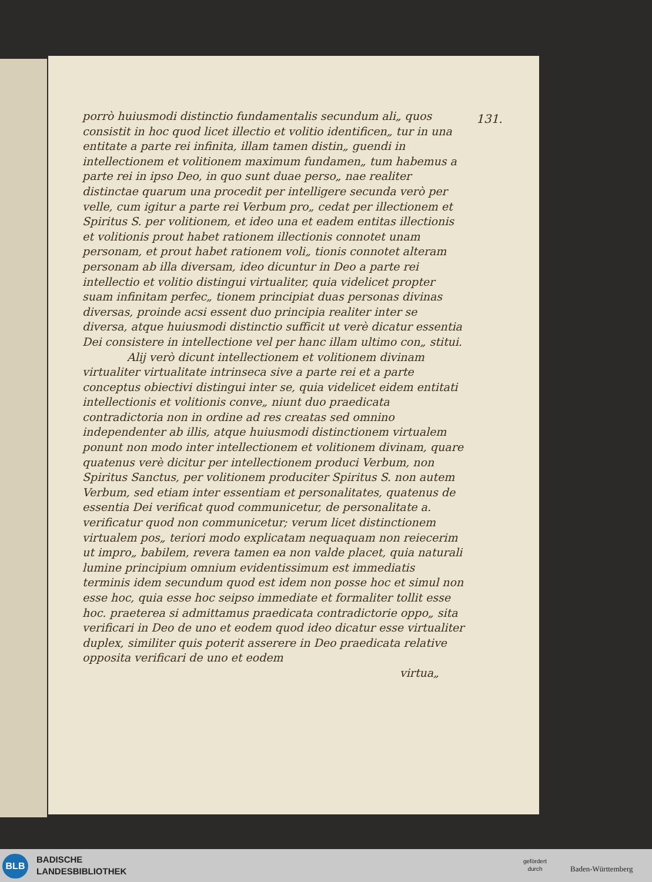131.
porrò huiusmodi distinctio fundamentalis secundum ali„ quos consistit in hoc quod licet illectio et volitio identificen„ tur in una entitate a parte rei infinita, illam tamen distin„ guendi in intellectionem et volitionem maximum fundamen„ tum habemus a parte rei in ipso Deo, in quo sunt duae perso„ nae realiter distinctae quarum una procedit per intelligere secunda verò per velle, cum igitur a parte rei Verbum pro„ cedat per illectionem et Spiritus S. per volitionem, et ideo una et eadem entitas illectionis et volitionis prout habet rationem illectionis connotet unam personam, et prout habet rationem voli„ tionis connotet alteram personam ab illa diversam, ideo dicuntur in Deo a parte rei intellectio et volitio distingui virtualiter, quia videlicet propter suam infinitam perfec„ tionem principiat duas personas divinas diversas, proinde acsi essent duo principia realiter inter se diversa, atque huiusmodi distinctio sufficit ut verè dicatur essentia Dei consistere in intellectione vel per hanc illam ultimo con„ stitui.
    Alij verò dicunt intellectionem et volitionem divinam virtualiter virtualitate intrinseca sive a parte rei et a parte conceptus obiectivi distingui inter se, quia videlicet eidem entitati intellectionis et volitionis conve„ niunt duo praedicata contradictoria non in ordine ad res creatas sed omnino independenter ab illis, atque huiusmodi distinctionem virtualem ponunt non modo inter intellectionem et volitionem divinam, quare quatenus verè dicitur per intellectionem produci Verbum, non Spiritus Sanctus, per volitionem produciter Spiritus S. non autem Verbum, sed etiam inter essentiam et personalitates, quatenus de essentia Dei verificat quod communicetur, de personalitate a. verificatur quod non communicetur; verum licet distinctionem virtualem pos„ teriori modo explicatam nequaquam non reiecerim ut impro„ babilem, revera tamen ea non valde placet, quia naturali lumine principium omnium evidentissimum est immediatis terminis idem secundum quod est idem non posse hoc et simul non esse hoc, quia esse hoc seipso immediate et formaliter tollit esse hoc. praeterea si admittamus praedicata contradictorie oppo„ sita verificari in Deo de uno et eodem quod ideo dicatur esse virtualiter duplex, similiter quis poterit asserere in Deo praedicata relative opposita verificari de uno et eodem
virtua„
BLB
BADISCHE
LANDESBIBLIOTHEK
gefördert
durch
Baden-Württemberg